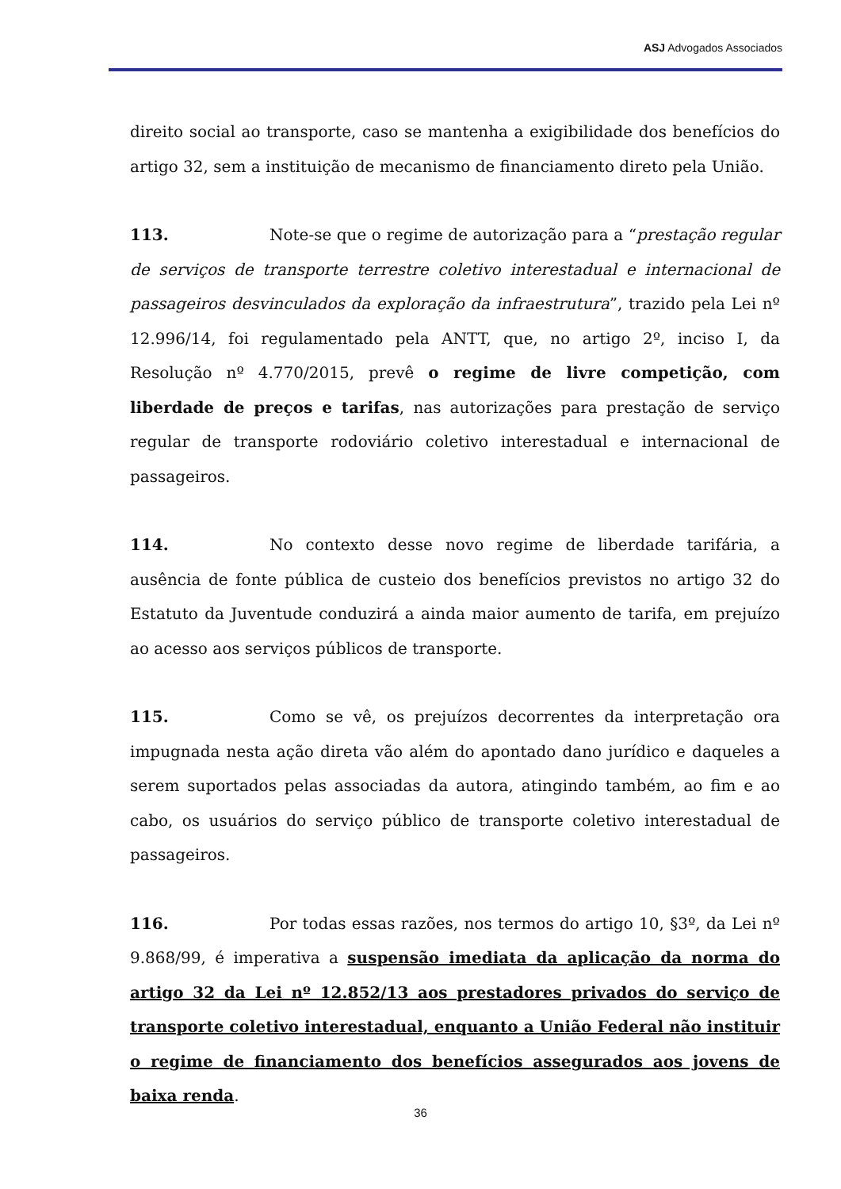ASJ Advogados Associados
direito social ao transporte, caso se mantenha a exigibilidade dos benefícios do artigo 32, sem a instituição de mecanismo de financiamento direto pela União.
113. Note-se que o regime de autorização para a “prestação regular de serviços de transporte terrestre coletivo interestadual e internacional de passageiros desvinculados da exploração da infraestrutura”, trazido pela Lei nº 12.996/14, foi regulamentado pela ANTT, que, no artigo 2º, inciso I, da Resolução nº 4.770/2015, prevê o regime de livre competição, com liberdade de preços e tarifas, nas autorizações para prestação de serviço regular de transporte rodoviário coletivo interestadual e internacional de passageiros.
114. No contexto desse novo regime de liberdade tarifária, a ausência de fonte pública de custeio dos benefícios previstos no artigo 32 do Estatuto da Juventude conduzirá a ainda maior aumento de tarifa, em prejuízo ao acesso aos serviços públicos de transporte.
115. Como se vê, os prejuízos decorrentes da interpretação ora impugnada nesta ação direta vão além do apontado dano jurídico e daqueles a serem suportados pelas associadas da autora, atingindo também, ao fim e ao cabo, os usuários do serviço público de transporte coletivo interestadual de passageiros.
116. Por todas essas razões, nos termos do artigo 10, §3º, da Lei nº 9.868/99, é imperativa a suspensão imediata da aplicação da norma do artigo 32 da Lei nº 12.852/13 aos prestadores privados do serviço de transporte coletivo interestadual, enquanto a União Federal não instituir o regime de financiamento dos benefícios assegurados aos jovens de baixa renda.
36